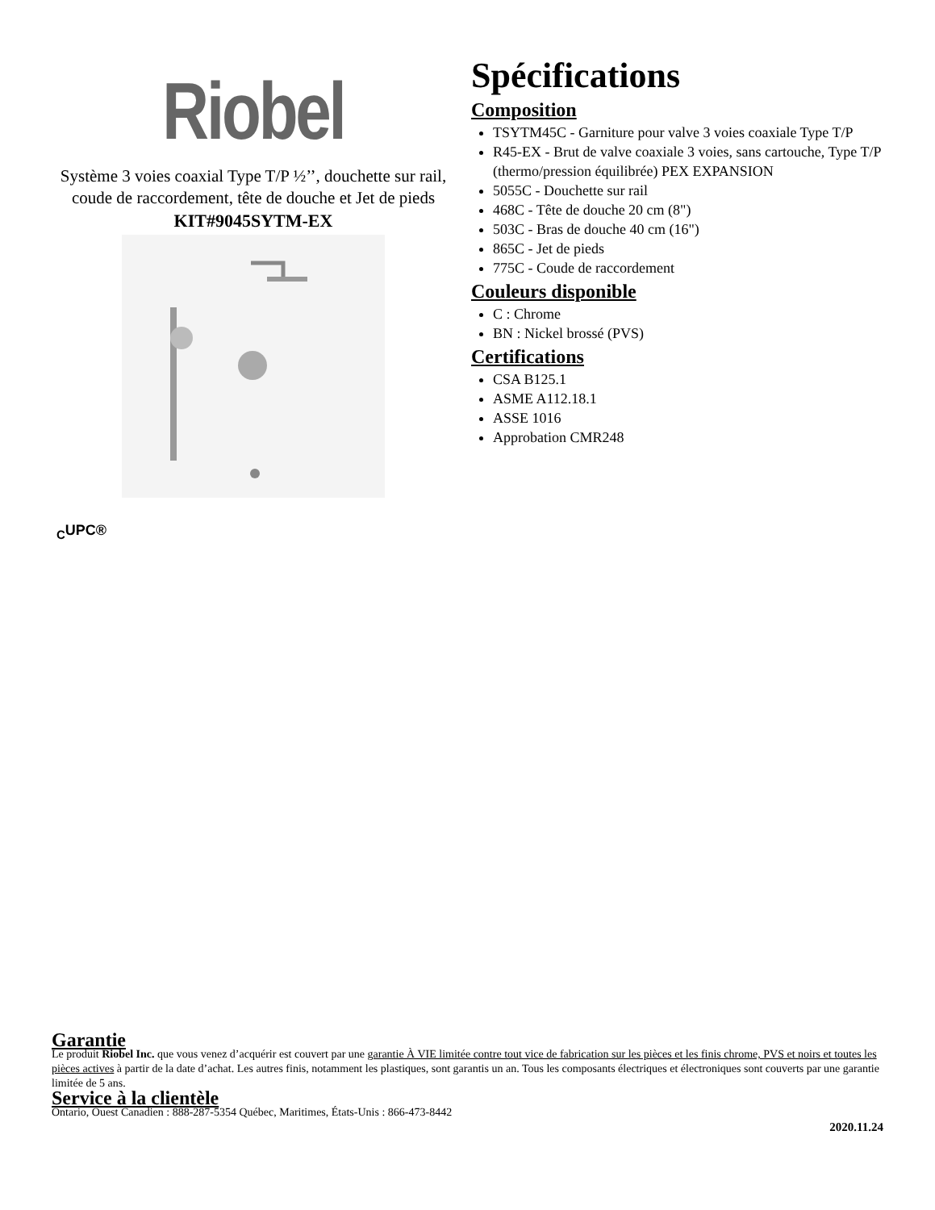Riobel
Système 3 voies coaxial Type T/P ½’’, douchette sur rail, coude de raccordement, tête de douche et Jet de pieds
KIT#9045SYTM-EX
Spécifications
Composition
TSYTM45C - Garniture pour valve 3 voies coaxiale Type T/P
R45-EX - Brut de valve coaxiale 3 voies, sans cartouche, Type T/P (thermo/pression équilibrée) PEX EXPANSION
5055C - Douchette sur rail
468C - Tête de douche 20 cm (8")
503C - Bras de douche 40 cm (16")
865C - Jet de pieds
775C - Coude de raccordement
Couleurs disponible
C : Chrome
BN : Nickel brossé (PVS)
Certifications
CSA B125.1
ASME A112.18.1
ASSE 1016
Approbation CMR248
<sub>C</sub>UPC®
Garantie
Le produit Riobel Inc. que vous venez d’acquérir est couvert par une garantie À VIE limitée contre tout vice de fabrication sur les pièces et les finis chrome, PVS et noirs et toutes les pièces actives à partir de la date d’achat. Les autres finis, notamment les plastiques, sont garantis un an. Tous les composants électriques et électroniques sont couverts par une garantie limitée de 5 ans.
Service à la clientèle
Ontario, Ouest Canadien : 888-287-5354 Québec, Maritimes, États-Unis : 866-473-8442
2020.11.24